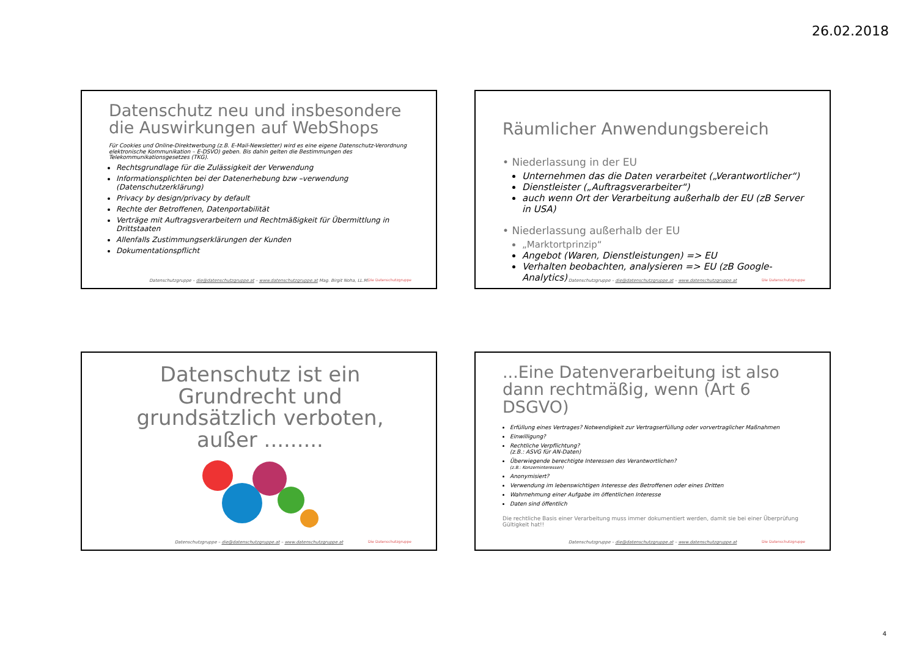26.02.2018
Datenschutz neu und insbesondere die Auswirkungen auf WebShops
Für Cookies und Online-Direktwerbung (z.B. E-Mail-Newsletter) wird es eine eigene Datenschutz-Verordnung elektronische Kommunikation – E-DSVO) geben. Bis dahin gelten die Bestimmungen des Telekommunikationsgesetzes (TKG).
Rechtsgrundlage für die Zulässigkeit der Verwendung
Informationsplichten bei der Datenerhebung bzw –verwendung (Datenschutzerklärung)
Privacy by design/privacy by default
Rechte der Betroffenen, Datenportabilität
Verträge mit Auftragsverarbeitern und Rechtmäßigkeit für Übermittlung in Drittstaaten
Allenfalls Zustimmungserklärungen der Kunden
Dokumentationspflicht
Datenschutzgruppe – die@datenschutzgruppe.at – www.datenschutzgruppe.at Mag. Birgit Noha, LL.M.
Die Datenschutzgruppe
Räumlicher Anwendungsbereich
• Niederlassung in der EU
Unternehmen das die Daten verarbeitet („Verantwortlicher“)
Dienstleister („Auftragsverarbeiter“)
auch wenn Ort der Verarbeitung außerhalb der EU (zB Server in USA)
• Niederlassung außerhalb der EU
„Marktortprinzip“
Angebot (Waren, Dienstleistungen) => EU
Verhalten beobachten, analysieren => EU (zB Google-Analytics)
Datenschutzgruppe – die@datenschutzgruppe.at – www.datenschutzgruppe.at
Die Datenschutzgruppe
Datenschutz ist ein Grundrecht und grundsätzlich verboten, außer .........
Datenschutzgruppe – die@datenschutzgruppe.at – www.datenschutzgruppe.at
Die Datenschutzgruppe
...Eine Datenverarbeitung ist also dann rechtmäßig, wenn (Art 6 DSGVO)
Erfüllung eines Vertrages? Notwendigkeit zur Vertragserfüllung oder vorvertraglicher Maßnahmen
Einwilligung?
Rechtliche Verpflichtung?
(z.B.: ASVG für AN-Daten)
Überwiegende berechtigte Interessen des Verantwortlichen?
(z.B.: Konzerninteressen)
Anonymisiert?
Verwendung im lebenswichtigen Interesse des Betroffenen oder eines Dritten
Wahrnehmung einer Aufgabe im öffentlichen Interesse
Daten sind öffentlich
Die rechtliche Basis einer Verarbeitung muss immer dokumentiert werden, damit sie bei einer Überprüfung Gültigkeit hat!!
Datenschutzgruppe – die@datenschutzgruppe.at – www.datenschutzgruppe.at
Die Datenschutzgruppe
4